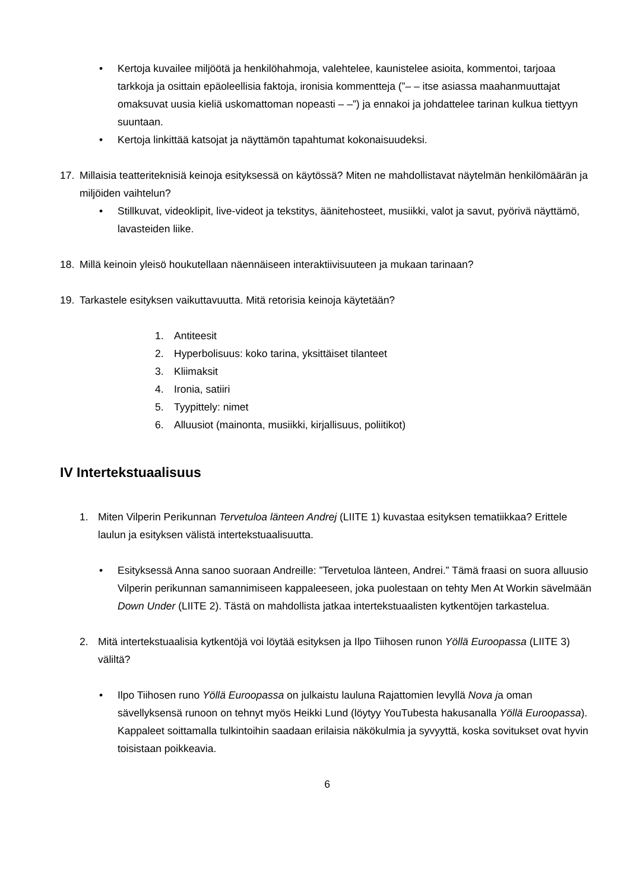• Kertoja kuvailee miljöötä ja henkilöhahmoja, valehtelee, kaunistelee asioita, kommentoi, tarjoaa tarkkoja ja osittain epäoleellisia faktoja, ironisia kommentteja (”– – itse asiassa maahanmuuttajat omaksuvat uusia kieliä uskomattoman nopeasti – –”) ja ennakoi ja johdattelee tarinan kulkua tiettyyn suuntaan.
• Kertoja linkittää katsojat ja näyttämön tapahtumat kokonaisuudeksi.
17. Millaisia teatteriteknisiä keinoja esityksessä on käytössä? Miten ne mahdollistavat näytelmän henkilömäärän ja miljöiden vaihtelun?
• Stillkuvat, videoklipit, live-videot ja tekstitys, äänitehosteet, musiikki, valot ja savut, pyörivä näyttämö, lavasteiden liike.
18. Millä keinoin yleisö houkutellaan näennäiseen interaktiivisuuteen ja mukaan tarinaan?
19. Tarkastele esityksen vaikuttavuutta. Mitä retorisia keinoja käytetään?
1. Antiteesit
2. Hyperbolisuus: koko tarina, yksittäiset tilanteet
3. Kliimaksit
4. Ironia, satiiri
5. Tyypittely: nimet
6. Alluusiot (mainonta, musiikki, kirjallisuus, poliitikot)
IV Intertekstuaalisuus
1. Miten Vilperin Perikunnan Tervetuloa länteen Andrej (LIITE 1) kuvastaa esityksen tematiikkaa? Erittele laulun ja esityksen välistä intertekstuaalisuutta.
• Esityksessä Anna sanoo suoraan Andreille: ”Tervetuloa länteen, Andrei.” Tämä fraasi on suora alluusio Vilperin perikunnan samannimiseen kappaleeseen, joka puolestaan on tehty Men At Workin sävelmään Down Under (LIITE 2). Tästä on mahdollista jatkaa intertekstuaalisten kytkentöjen tarkastelua.
2. Mitä intertekstuaalisia kytkentöjä voi löytää esityksen ja Ilpo Tiihosen runon Yöllä Euroopassa (LIITE 3) väliltä?
• Ilpo Tiihosen runo Yöllä Euroopassa on julkaistu lauluna Rajattomien levyllä Nova ja oman sävellyksensä runoon on tehnyt myös Heikki Lund (löytyy YouTubesta hakusanalla Yöllä Euroopassa). Kappaleet soittamalla tulkintoihin saadaan erilaisia näkökulmia ja syvyyttä, koska sovitukset ovat hyvin toisistaan poikkeavia.
6